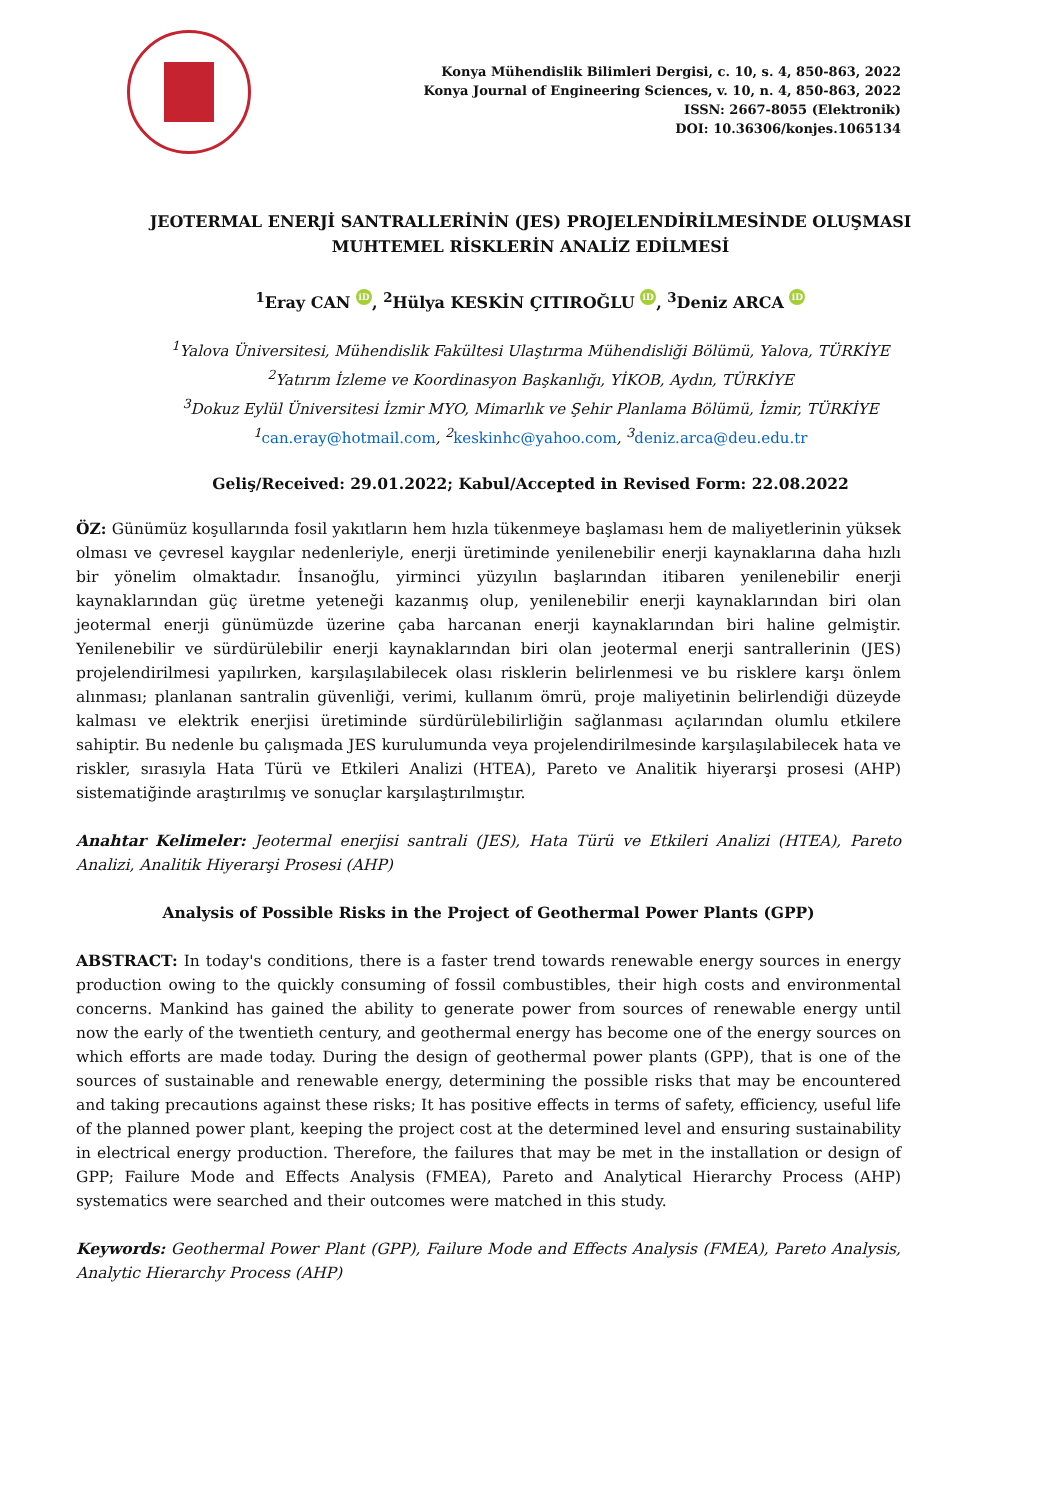Konya Mühendislik Bilimleri Dergisi, c. 10, s. 4, 850-863, 2022
Konya Journal of Engineering Sciences, v. 10, n. 4, 850-863, 2022
ISSN: 2667-8055 (Elektronik)
DOI: 10.36306/konjes.1065134
JEOTERMAL ENERJİ SANTRALLERİNİN (JES) PROJELENDİRİLMESİNDE OLUŞMASI
MUHTEMEL RİSKLERİN ANALİZ EDİLMESİ
<sup>1</sup> Eray CAN iD, <sup>2</sup>Hülya KESKİN ÇITIROĞLU iD, <sup>3</sup>Deniz ARCA iD
<sup>1</sup> Yalova Üniversitesi, Mühendislik Fakültesi Ulaştırma Mühendisliği Bölümü, Yalova, TÜRKİYE
<sup>2</sup> Yatırım İzleme ve Koordinasyon Başkanlığı, YİKOB, Aydın, TÜRKİYE
<sup>3</sup> Dokuz Eylül Üniversitesi İzmir MYO, Mimarlık ve Şehir Planlama Bölümü, İzmir, TÜRKİYE
<sup>1</sup> can.eray@hotmail.com, <sup>2</sup>keskinhc@yahoo.com, <sup>3</sup>deniz.arca@deu.edu.tr
Geliş/Received: 29.01.2022; Kabul/Accepted in Revised Form: 22.08.2022
ÖZ: Günümüz koşullarında fosil yakıtların hem hızla tükenmeye başlaması hem de maliyetlerinin yüksek olması ve çevresel kaygılar nedenleriyle, enerji üretiminde yenilenebilir enerji kaynaklarına daha hızlı bir yönelim olmaktadır. İnsanoğlu, yirminci yüzyılın başlarından itibaren yenilenebilir enerji kaynaklarından güç üretme yeteneği kazanmış olup, yenilenebilir enerji kaynaklarından biri olan jeotermal enerji günümüzde üzerine çaba harcanan enerji kaynaklarından biri haline gelmiştir. Yenilenebilir ve sürdürülebilir enerji kaynaklarından biri olan jeotermal enerji santrallerinin (JES) projelendirilmesi yapılırken, karşılaşılabilecek olası risklerin belirlenmesi ve bu risklere karşı önlem alınması; planlanan santralin güvenliği, verimi, kullanım ömrü, proje maliyetinin belirlendiği düzeyde kalması ve elektrik enerjisi üretiminde sürdürülebilirliğin sağlanması açılarından olumlu etkilere sahiptir. Bu nedenle bu çalışmada JES kurulumunda veya projelendirilmesinde karşılaşılabilecek hata ve riskler, sırasıyla Hata Türü ve Etkileri Analizi (HTEA), Pareto ve Analitik hiyerarşi prosesi (AHP) sistematiğinde araştırılmış ve sonuçlar karşılaştırılmıştır.
Anahtar Kelimeler: Jeotermal enerjisi santrali (JES), Hata Türü ve Etkileri Analizi (HTEA), Pareto Analizi, Analitik Hiyerarşi Prosesi (AHP)
Analysis of Possible Risks in the Project of Geothermal Power Plants (GPP)
ABSTRACT: In today's conditions, there is a faster trend towards renewable energy sources in energy production owing to the quickly consuming of fossil combustibles, their high costs and environmental concerns. Mankind has gained the ability to generate power from sources of renewable energy until now the early of the twentieth century, and geothermal energy has become one of the energy sources on which efforts are made today. During the design of geothermal power plants (GPP), that is one of the sources of sustainable and renewable energy, determining the possible risks that may be encountered and taking precautions against these risks; It has positive effects in terms of safety, efficiency, useful life of the planned power plant, keeping the project cost at the determined level and ensuring sustainability in electrical energy production. Therefore, the failures that may be met in the installation or design of GPP; Failure Mode and Effects Analysis (FMEA), Pareto and Analytical Hierarchy Process (AHP) systematics were searched and their outcomes were matched in this study.
Keywords: Geothermal Power Plant (GPP), Failure Mode and Effects Analysis (FMEA), Pareto Analysis, Analytic Hierarchy Process (AHP)